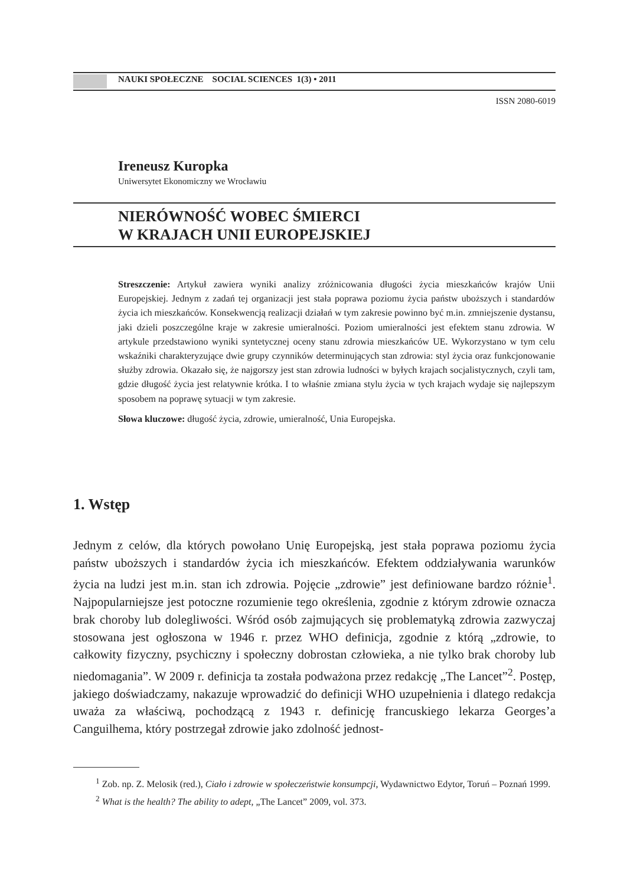NAUKI SPOŁECZNE SOCIAL SCIENCES 1(3) • 2011
ISSN 2080-6019
Ireneusz Kuropka
Uniwersytet Ekonomiczny we Wrocławiu
NIERÓWNOŚĆ WOBEC ŚMIERCI
W KRAJACH UNII EUROPEJSKIEJ
Streszczenie: Artykuł zawiera wyniki analizy zróżnicowania długości życia mieszkańców krajów Unii Europejskiej. Jednym z zadań tej organizacji jest stała poprawa poziomu życia państw uboższych i standardów życia ich mieszkańców. Konsekwencją realizacji działań w tym zakresie powinno być m.in. zmniejszenie dystansu, jaki dzieli poszczególne kraje w zakresie umieralności. Poziom umieralności jest efektem stanu zdrowia. W artykule przedstawiono wyniki syntetycznej oceny stanu zdrowia mieszkańców UE. Wykorzystano w tym celu wskaźniki charakteryzujące dwie grupy czynników determinujących stan zdrowia: styl życia oraz funkcjonowanie służby zdrowia. Okazało się, że najgorszy jest stan zdrowia ludności w byłych krajach socjalistycznych, czyli tam, gdzie długość życia jest relatywnie krótka. I to właśnie zmiana stylu życia w tych krajach wydaje się najlepszym sposobem na poprawę sytuacji w tym zakresie.
Słowa kluczowe: długość życia, zdrowie, umieralność, Unia Europejska.
1. Wstęp
Jednym z celów, dla których powołano Unię Europejską, jest stała poprawa poziomu życia państw uboższych i standardów życia ich mieszkańców. Efektem oddziaływania warunków życia na ludzi jest m.in. stan ich zdrowia. Pojęcie „zdrowie” jest definiowane bardzo różnie<sup>1</sup>. Najpopularniejsze jest potoczne rozumienie tego określenia, zgodnie z którym zdrowie oznacza brak choroby lub dolegliwości. Wśród osób zajmujących się problematyką zdrowia zazwyczaj stosowana jest ogłoszona w 1946 r. przez WHO definicja, zgodnie z którą „zdrowie, to całkowity fizyczny, psychiczny i społeczny dobrostan człowieka, a nie tylko brak choroby lub niedomagania”. W 2009 r. definicja ta została podważona przez redakcję „The Lancet”<sup>2</sup>. Postęp, jakiego doświadczamy, nakazuje wprowadzić do definicji WHO uzupełnienia i dlatego redakcja uważa za właściwą, pochodzącą z 1943 r. definicję francuskiego lekarza Georges’a Canguilhema, który postrzegał zdrowie jako zdolność jednost-
<sup>1</sup> Zob. np. Z. Melosik (red.), Ciało i zdrowie w społeczeństwie konsumpcji, Wydawnictwo Edytor, Toruń – Poznań 1999.
<sup>2</sup> What is the health? The ability to adept, „The Lancet” 2009, vol. 373.